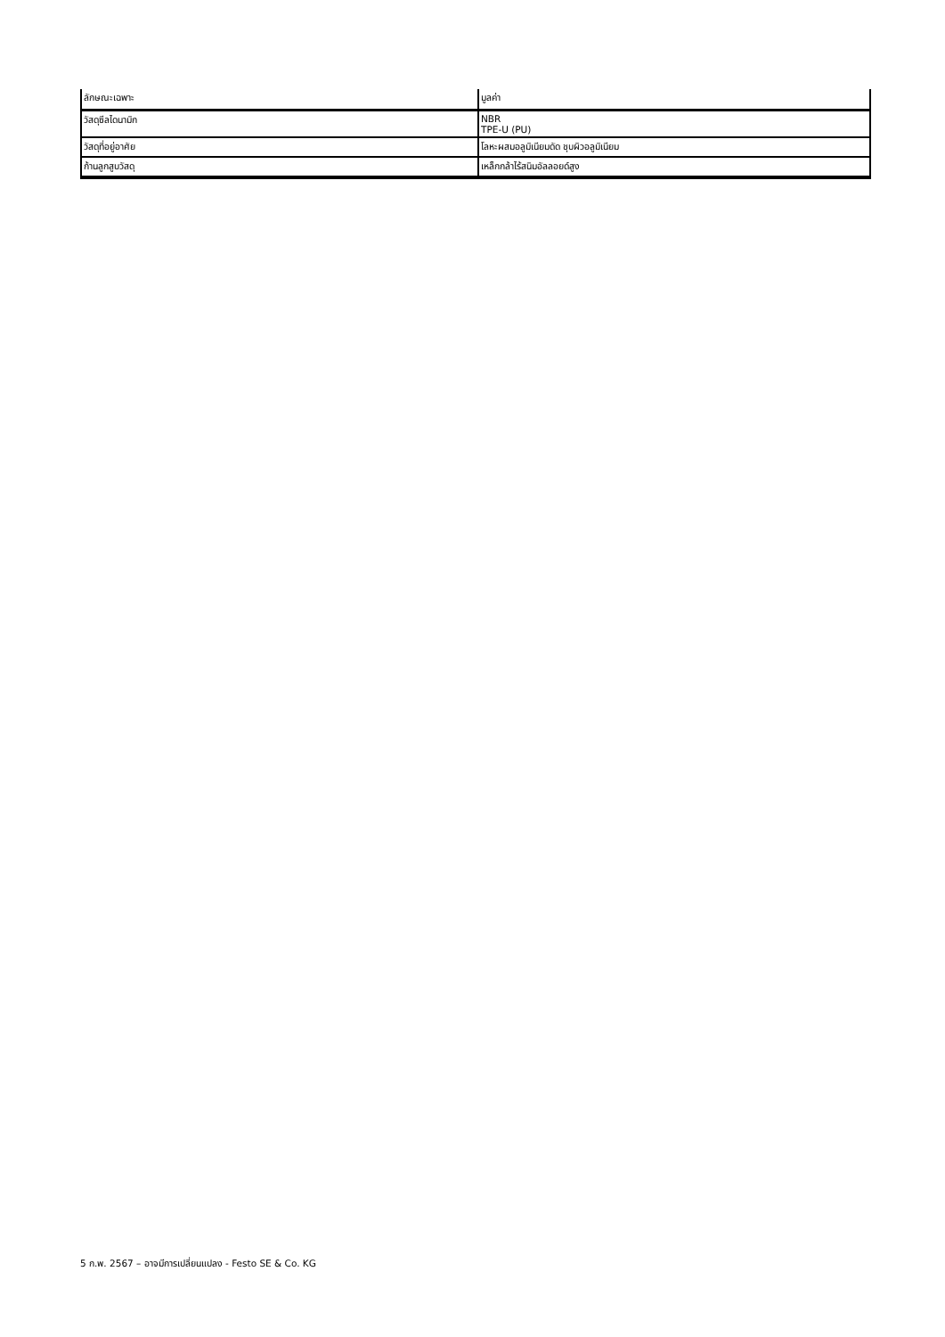| ลักษณะเฉพาะ | มูลค่า |
| --- | --- |
| วัสดุซีลไดนามิก | NBR TPE-U (PU) |
| วัสดุที่อยู่อาศัย | โลหะผสมอลูมิเนียมดัด ชุบผิวอลูมิเนียม |
| ก้านลูกสูบวัสดุ | เหล็กกล้าไร้สนิมอัลลอยด์สูง |
5 ก.พ. 2567 – อาจมีการเปลี่ยนแปลง - Festo SE & Co. KG